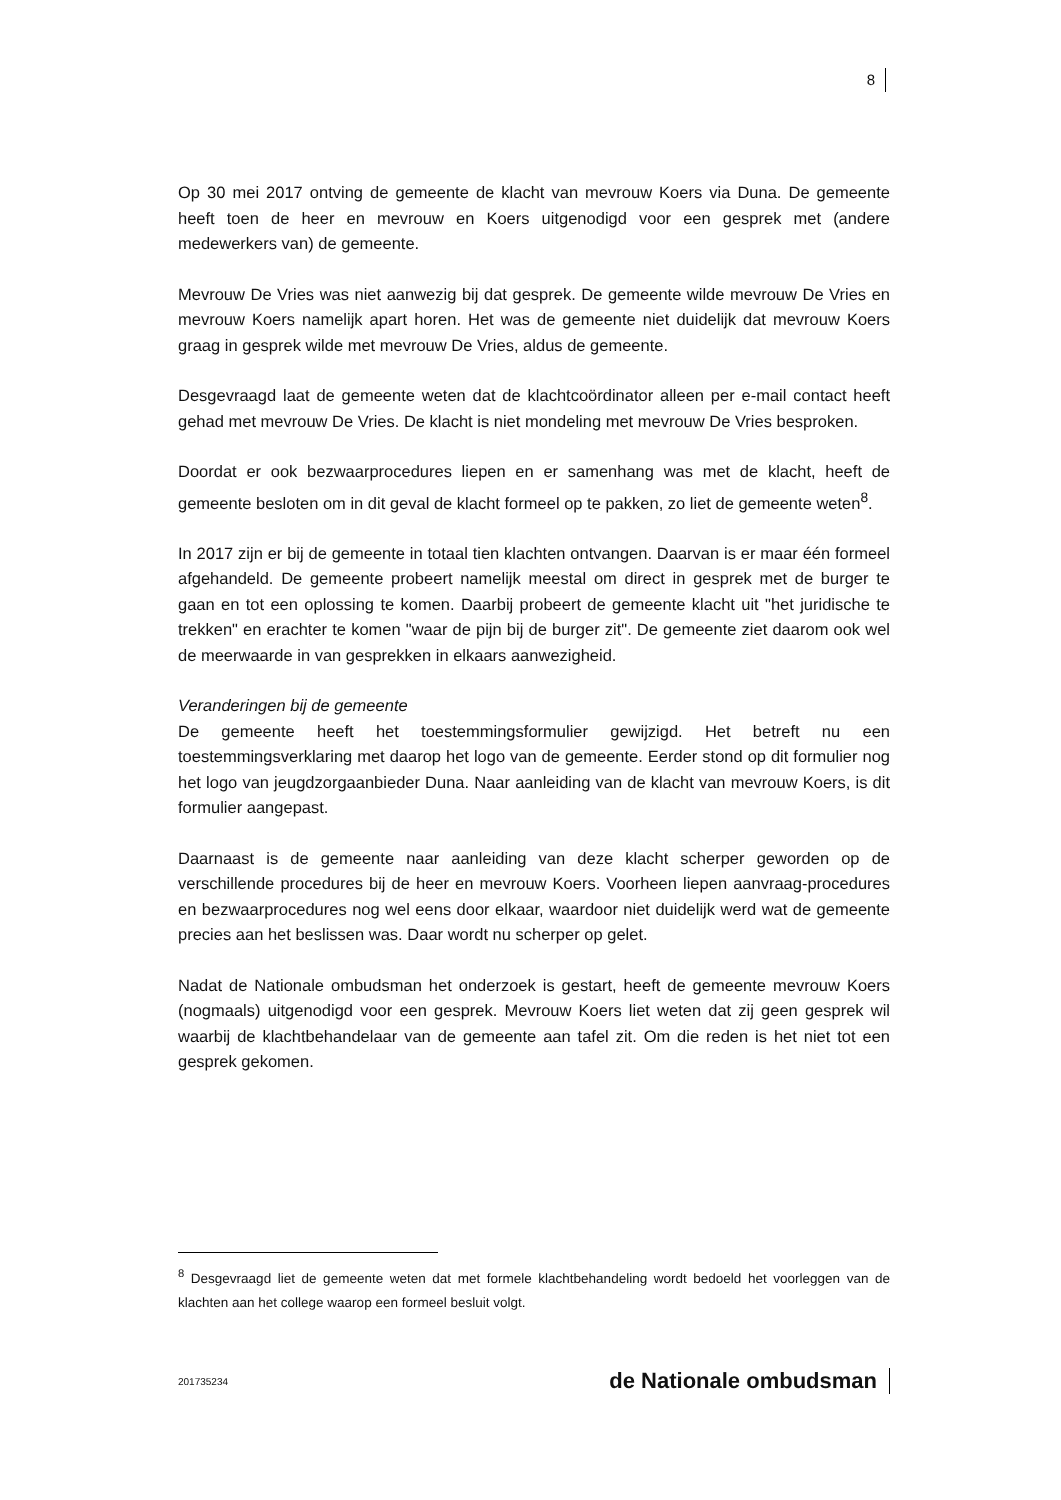8
Op 30 mei 2017 ontving de gemeente de klacht van mevrouw Koers via Duna. De gemeente heeft toen de heer en mevrouw en Koers uitgenodigd voor een gesprek met (andere medewerkers van) de gemeente.
Mevrouw De Vries was niet aanwezig bij dat gesprek. De gemeente wilde mevrouw De Vries en mevrouw Koers namelijk apart horen. Het was de gemeente niet duidelijk dat mevrouw Koers graag in gesprek wilde met mevrouw De Vries, aldus de gemeente.
Desgevraagd laat de gemeente weten dat de klachtcoördinator alleen per e-mail contact heeft gehad met mevrouw De Vries. De klacht is niet mondeling met mevrouw De Vries besproken.
Doordat er ook bezwaarprocedures liepen en er samenhang was met de klacht, heeft de gemeente besloten om in dit geval de klacht formeel op te pakken, zo liet de gemeente weten<sup>8</sup>.
In 2017 zijn er bij de gemeente in totaal tien klachten ontvangen. Daarvan is er maar één formeel afgehandeld. De gemeente probeert namelijk meestal om direct in gesprek met de burger te gaan en tot een oplossing te komen. Daarbij probeert de gemeente klacht uit "het juridische te trekken" en erachter te komen "waar de pijn bij de burger zit". De gemeente ziet daarom ook wel de meerwaarde in van gesprekken in elkaars aanwezigheid.
Veranderingen bij de gemeente
De gemeente heeft het toestemmingsformulier gewijzigd. Het betreft nu een toestemmingsverklaring met daarop het logo van de gemeente. Eerder stond op dit formulier nog het logo van jeugdzorgaanbieder Duna. Naar aanleiding van de klacht van mevrouw Koers, is dit formulier aangepast.
Daarnaast is de gemeente naar aanleiding van deze klacht scherper geworden op de verschillende procedures bij de heer en mevrouw Koers. Voorheen liepen aanvraag-procedures en bezwaarprocedures nog wel eens door elkaar, waardoor niet duidelijk werd wat de gemeente precies aan het beslissen was. Daar wordt nu scherper op gelet.
Nadat de Nationale ombudsman het onderzoek is gestart, heeft de gemeente mevrouw Koers (nogmaals) uitgenodigd voor een gesprek. Mevrouw Koers liet weten dat zij geen gesprek wil waarbij de klachtbehandelaar van de gemeente aan tafel zit. Om die reden is het niet tot een gesprek gekomen.
<sup>8</sup> Desgevraagd liet de gemeente weten dat met formele klachtbehandeling wordt bedoeld het voorleggen van de klachten aan het college waarop een formeel besluit volgt.
201735234 de Nationale ombudsman